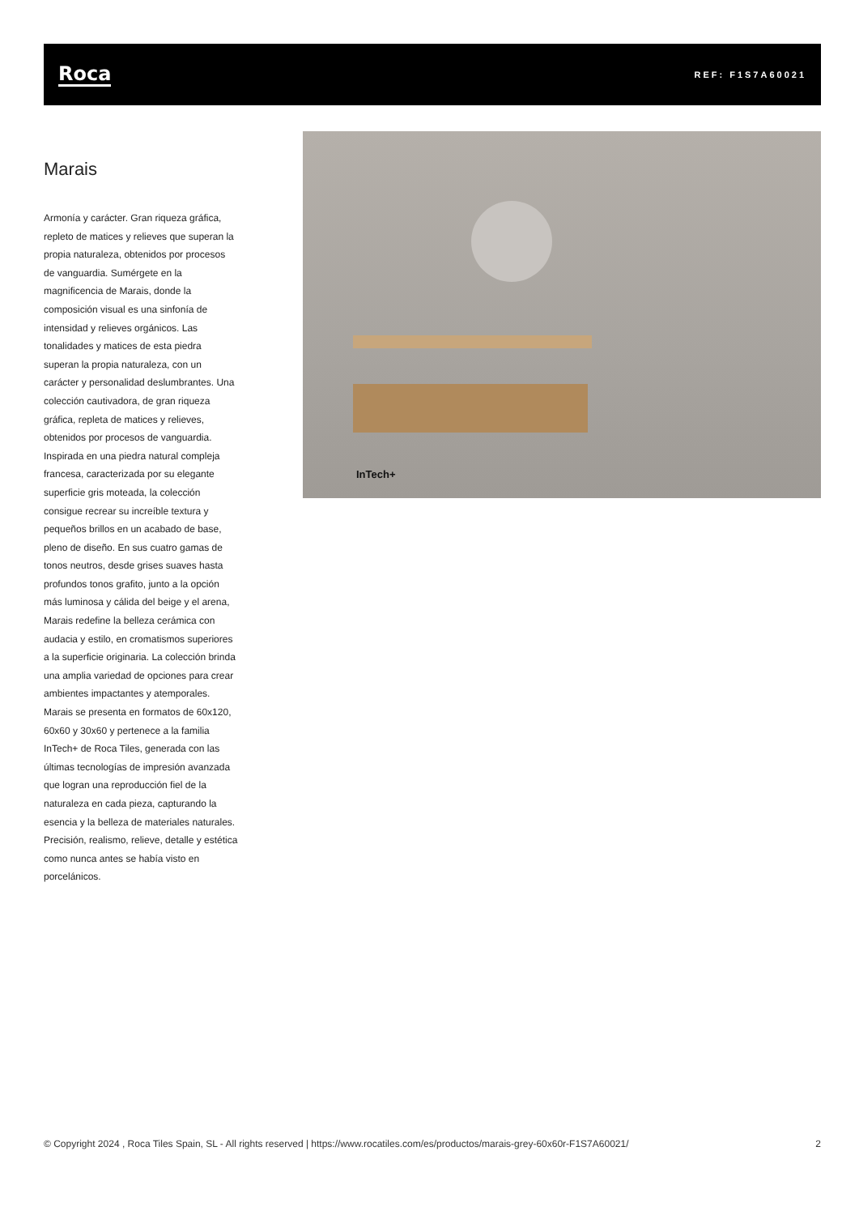Roca
REF: F1S7A60021
Marais
Armonía y carácter. Gran riqueza gráfica, repleto de matices y relieves que superan la propia naturaleza, obtenidos por procesos de vanguardia. Sumérgete en la magnificencia de Marais, donde la composición visual es una sinfonía de intensidad y relieves orgánicos. Las tonalidades y matices de esta piedra superan la propia naturaleza, con un carácter y personalidad deslumbrantes. Una colección cautivadora, de gran riqueza gráfica, repleta de matices y relieves, obtenidos por procesos de vanguardia. Inspirada en una piedra natural compleja francesa, caracterizada por su elegante superficie gris moteada, la colección consigue recrear su increíble textura y pequeños brillos en un acabado de base, pleno de diseño. En sus cuatro gamas de tonos neutros, desde grises suaves hasta profundos tonos grafito, junto a la opción más luminosa y cálida del beige y el arena, Marais redefine la belleza cerámica con audacia y estilo, en cromatismos superiores a la superficie originaria. La colección brinda una amplia variedad de opciones para crear ambientes impactantes y atemporales. Marais se presenta en formatos de 60x120, 60x60 y 30x60 y pertenece a la familia InTech+ de Roca Tiles, generada con las últimas tecnologías de impresión avanzada que logran una reproducción fiel de la naturaleza en cada pieza, capturando la esencia y la belleza de materiales naturales. Precisión, realismo, relieve, detalle y estética como nunca antes se había visto en porcelánicos.
InTech+
© Copyright 2024 , Roca Tiles Spain, SL - All rights reserved | https://www.rocatiles.com/es/productos/marais-grey-60x60r-F1S7A60021/ 2